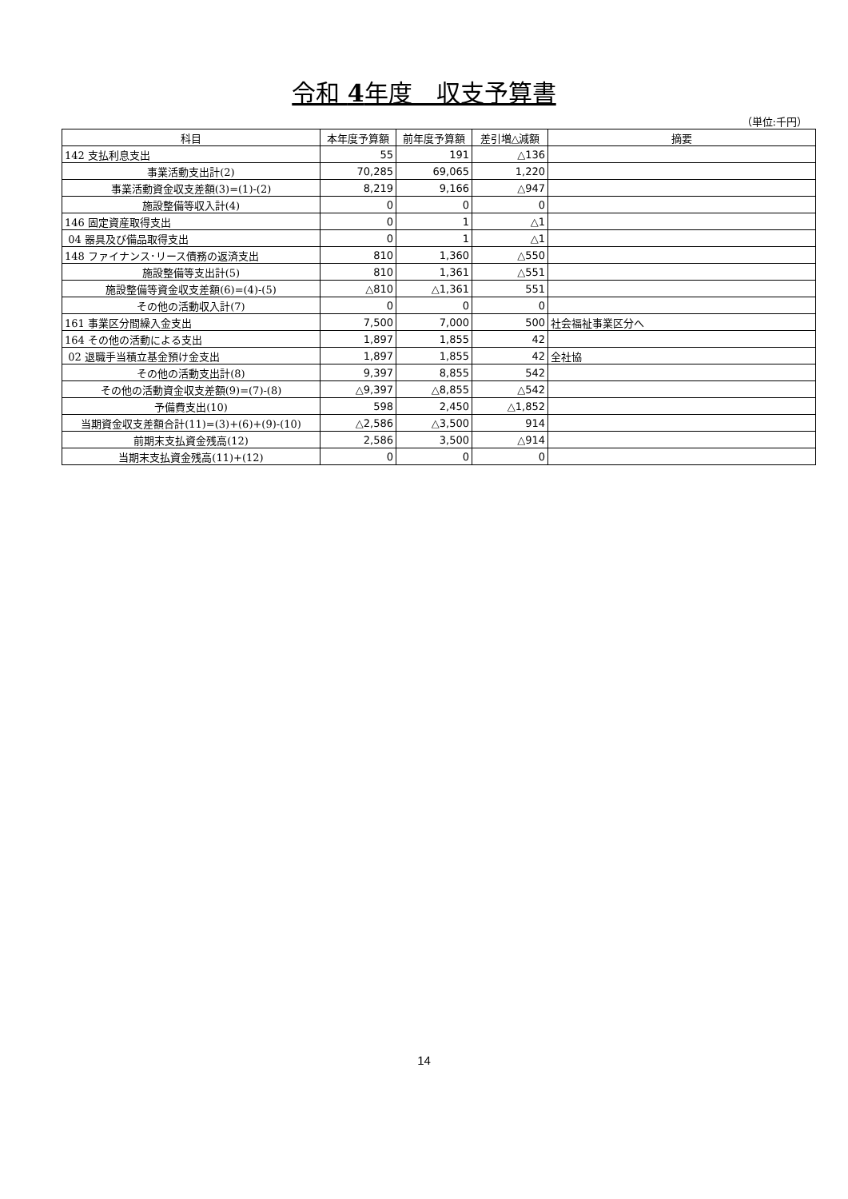令和 4年度　収支予算書
（単位:千円）
| 科目 | 本年度予算額 | 前年度予算額 | 差引増△減額 | 摘要 |
| --- | --- | --- | --- | --- |
| 142 支払利息支出 | 55 | 191 | △136 | |
| 事業活動支出計(2) | 70,285 | 69,065 | 1,220 | |
| 事業活動資金収支差額(3)=(1)-(2) | 8,219 | 9,166 | △947 | |
| 施設整備等収入計(4) | 0 | 0 | 0 | |
| 146 固定資産取得支出 | 0 | 1 | △1 | |
| 04 器具及び備品取得支出 | 0 | 1 | △1 | |
| 148 ファイナンス･リース債務の返済支出 | 810 | 1,360 | △550 | |
| 施設整備等支出計(5) | 810 | 1,361 | △551 | |
| 施設整備等資金収支差額(6)=(4)-(5) | △810 | △1,361 | 551 | |
| その他の活動収入計(7) | 0 | 0 | 0 | |
| 161 事業区分間繰入金支出 | 7,500 | 7,000 | 500 | 社会福祉事業区分へ |
| 164 その他の活動による支出 | 1,897 | 1,855 | 42 | |
| 02 退職手当積立基金預け金支出 | 1,897 | 1,855 | 42 | 全社協 |
| その他の活動支出計(8) | 9,397 | 8,855 | 542 | |
| その他の活動資金収支差額(9)=(7)-(8) | △9,397 | △8,855 | △542 | |
| 予備費支出(10) | 598 | 2,450 | △1,852 | |
| 当期資金収支差額合計(11)=(3)+(6)+(9)-(10) | △2,586 | △3,500 | 914 | |
| 前期末支払資金残高(12) | 2,586 | 3,500 | △914 | |
| 当期末支払資金残高(11)+(12) | 0 | 0 | 0 | |
14